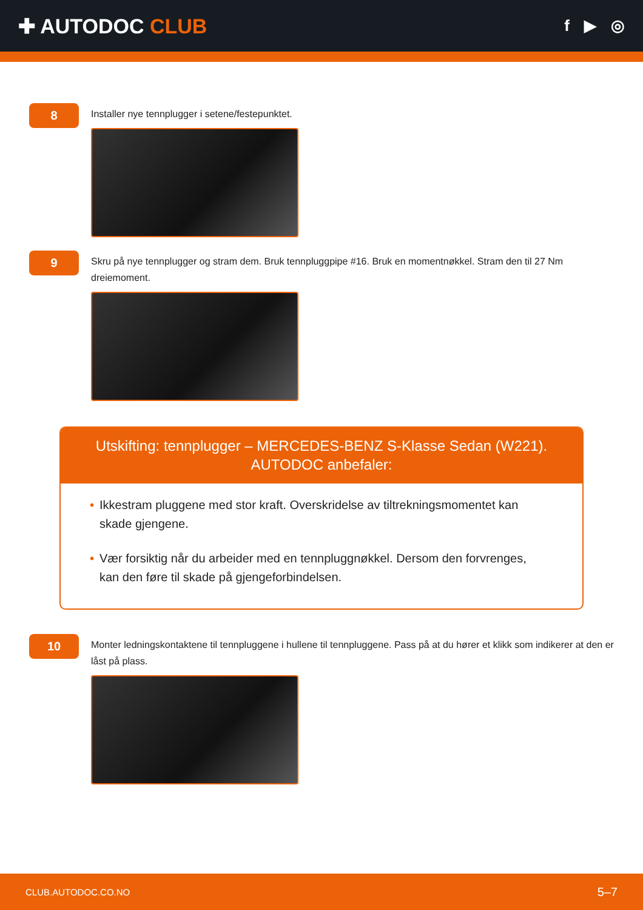✚ AUTODOC CLUB
f ▶ ◎
8
Installer nye tennplugger i setene/festepunktet.
9
Skru på nye tennplugger og stram dem. Bruk tennpluggpipe #16. Bruk en momentnøkkel. Stram den til 27 Nm dreiemoment.
Utskifting: tennplugger – MERCEDES-BENZ S-Klasse Sedan (W221). AUTODOC anbefaler:
• Ikkestram pluggene med stor kraft. Overskridelse av tiltrekningsmomentet kan skade gjengene.
• Vær forsiktig når du arbeider med en tennpluggnøkkel. Dersom den forvrenges, kan den føre til skade på gjengeforbindelsen.
10
Monter ledningskontaktene til tennpluggene i hullene til tennpluggene. Pass på at du hører et klikk som indikerer at den er låst på plass.
CLUB.AUTODOC.CO.NO 5–7